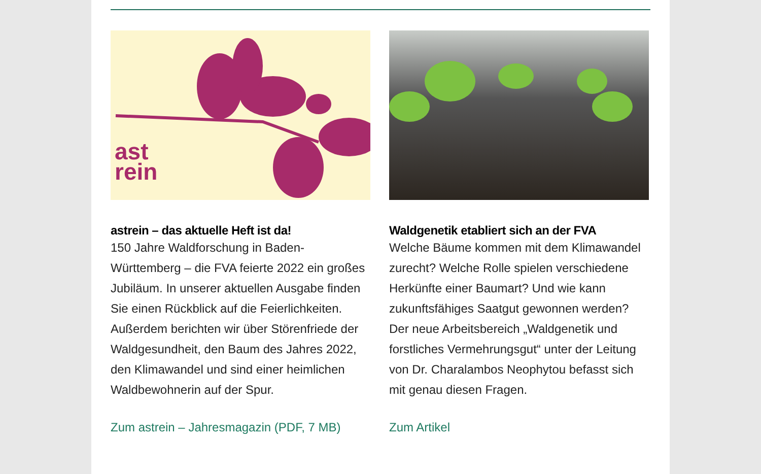ast
rein
astrein – das aktuelle Heft ist da!
150 Jahre Waldforschung in Baden-Württemberg – die FVA feierte 2022 ein großes Jubiläum. In unserer aktuellen Ausgabe finden Sie einen Rückblick auf die Feierlichkeiten. Außerdem berichten wir über Störenfriede der Waldgesundheit, den Baum des Jahres 2022, den Klimawandel und sind einer heimlichen Waldbewohnerin auf der Spur.
Zum astrein – Jahresmagazin (PDF, 7 MB)
Waldgenetik etabliert sich an der FVA
Welche Bäume kommen mit dem Klimawandel zurecht? Welche Rolle spielen verschiedene Herkünfte einer Baumart? Und wie kann zukunftsfähiges Saatgut gewonnen werden? Der neue Arbeitsbereich „Waldgenetik und forstliches Vermehrungsgut“ unter der Leitung von Dr. Charalambos Neophytou befasst sich mit genau diesen Fragen.
Zum Artikel